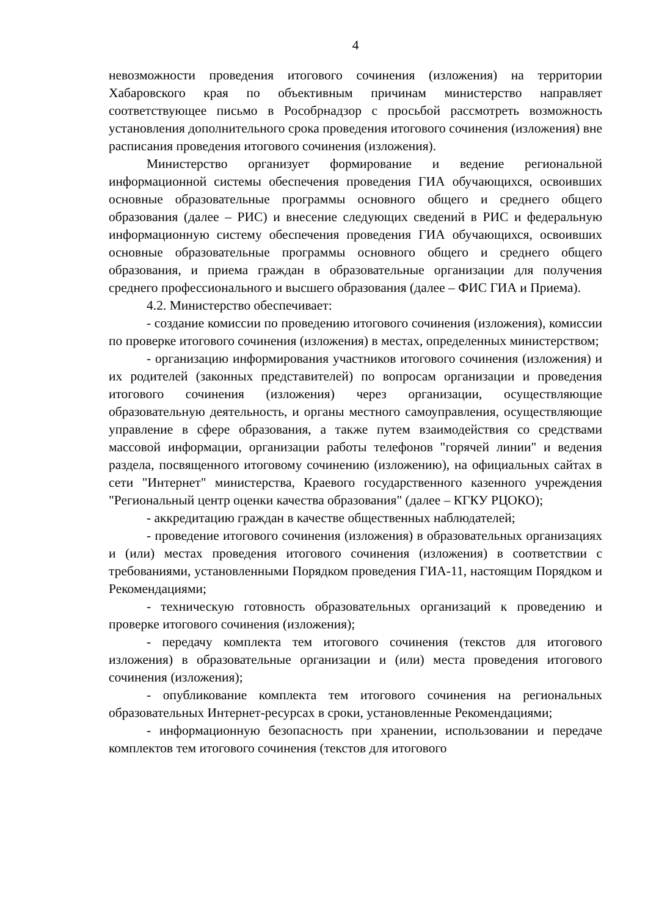4
невозможности проведения итогового сочинения (изложения) на территории Хабаровского края по объективным причинам министерство направляет соответствующее письмо в Рособрнадзор с просьбой рассмотреть возможность установления дополнительного срока проведения итогового сочинения (изложения) вне расписания проведения итогового сочинения (изложения).
Министерство организует формирование и ведение региональной информационной системы обеспечения проведения ГИА обучающихся, освоивших основные образовательные программы основного общего и среднего общего образования (далее – РИС) и внесение следующих сведений в РИС и федеральную информационную систему обеспечения проведения ГИА обучающихся, освоивших основные образовательные программы основного общего и среднего общего образования, и приема граждан в образовательные организации для получения среднего профессионального и высшего образования (далее – ФИС ГИА и Приема).
4.2. Министерство обеспечивает:
- создание комиссии по проведению итогового сочинения (изложения), комиссии по проверке итогового сочинения (изложения) в местах, определенных министерством;
- организацию информирования участников итогового сочинения (изложения) и их родителей (законных представителей) по вопросам организации и проведения итогового сочинения (изложения) через организации, осуществляющие образовательную деятельность, и органы местного самоуправления, осуществляющие управление в сфере образования, а также путем взаимодействия со средствами массовой информации, организации работы телефонов "горячей линии" и ведения раздела, посвященного итоговому сочинению (изложению), на официальных сайтах в сети "Интернет" министерства, Краевого государственного казенного учреждения "Региональный центр оценки качества образования" (далее – КГКУ РЦОКО);
- аккредитацию граждан в качестве общественных наблюдателей;
- проведение итогового сочинения (изложения) в образовательных организациях и (или) местах проведения итогового сочинения (изложения) в соответствии с требованиями, установленными Порядком проведения ГИА-11, настоящим Порядком и Рекомендациями;
- техническую готовность образовательных организаций к проведению и проверке итогового сочинения (изложения);
- передачу комплекта тем итогового сочинения (текстов для итогового изложения) в образовательные организации и (или) места проведения итогового сочинения (изложения);
- опубликование комплекта тем итогового сочинения на региональных образовательных Интернет-ресурсах в сроки, установленные Рекомендациями;
- информационную безопасность при хранении, использовании и передаче комплектов тем итогового сочинения (текстов для итогового